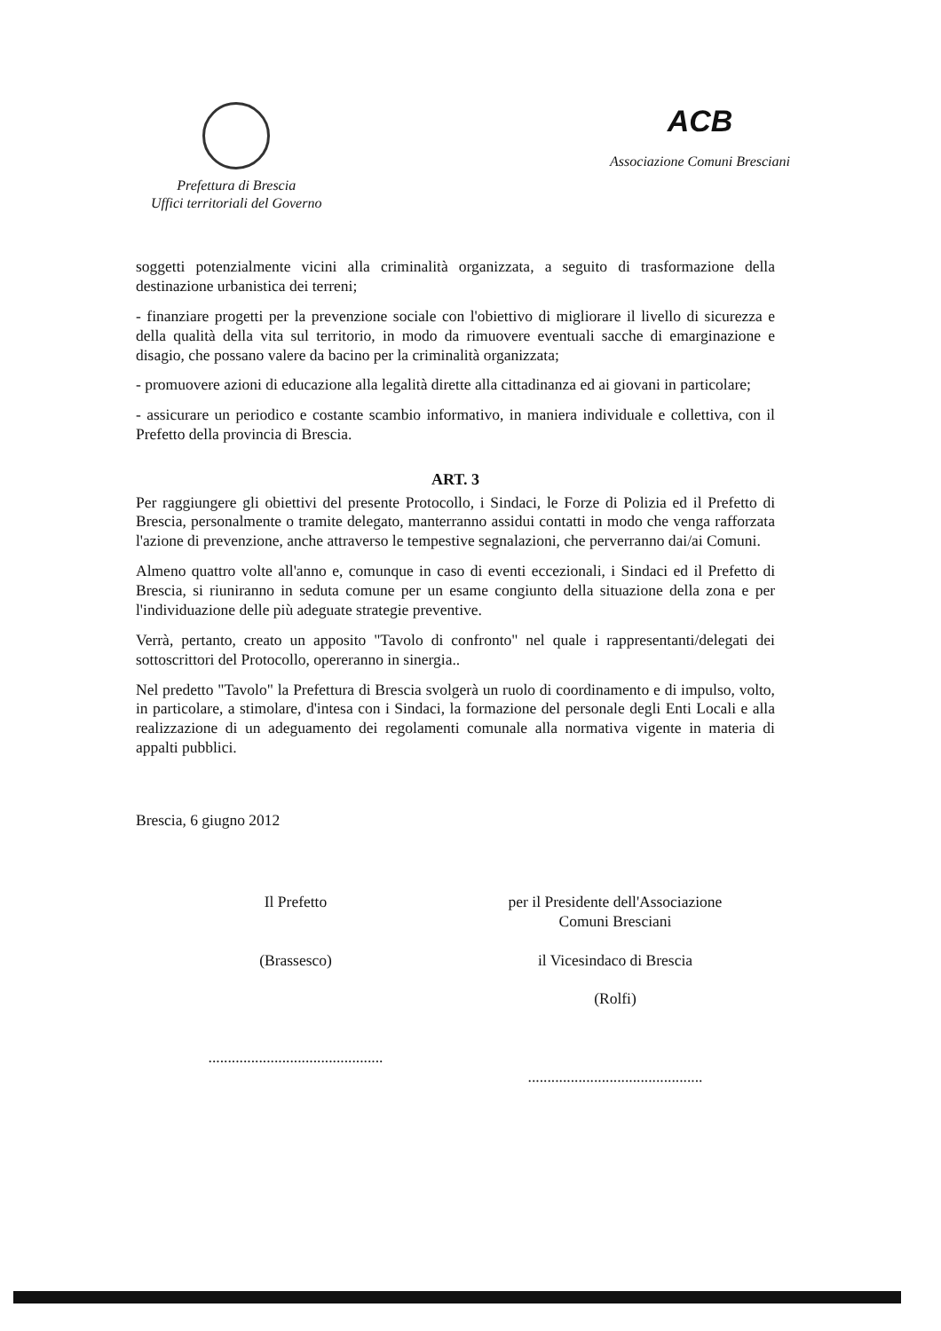Prefettura di Brescia
Uffici territoriali del Governo
ACB
Associazione Comuni Bresciani
soggetti potenzialmente vicini alla criminalità organizzata, a seguito di trasformazione della destinazione urbanistica dei terreni;
- finanziare progetti per la prevenzione sociale con l'obiettivo di migliorare il livello di sicurezza e della qualità della vita sul territorio, in modo da rimuovere eventuali sacche di emarginazione e disagio, che possano valere da bacino per la criminalità organizzata;
- promuovere azioni di educazione alla legalità dirette alla cittadinanza ed ai giovani in particolare;
- assicurare un periodico e costante scambio informativo, in maniera individuale e collettiva, con il Prefetto della provincia di Brescia.
ART. 3
Per raggiungere gli obiettivi del presente Protocollo, i Sindaci, le Forze di Polizia ed il Prefetto di Brescia, personalmente o tramite delegato, manterranno assidui contatti in modo che venga rafforzata l'azione di prevenzione, anche attraverso le tempestive segnalazioni, che perverranno dai/ai Comuni.
Almeno quattro volte all'anno e, comunque in caso di eventi eccezionali, i Sindaci ed il Prefetto di Brescia, si riuniranno in seduta comune per un esame congiunto della situazione della zona e per l'individuazione delle più adeguate strategie preventive.
Verrà, pertanto, creato un apposito "Tavolo di confronto" nel quale i rappresentanti/delegati dei sottoscrittori del Protocollo, opereranno in sinergia..
Nel predetto "Tavolo" la Prefettura di Brescia svolgerà un ruolo di coordinamento e di impulso, volto, in particolare, a stimolare, d'intesa con i Sindaci, la formazione del personale degli Enti Locali e alla realizzazione di un adeguamento dei regolamenti comunale alla normativa vigente in materia di appalti pubblici.
Brescia, 6 giugno 2012
Il Prefetto
(Brassesco)
.............................................
per il Presidente dell'Associazione
Comuni Bresciani
il Vicesindaco di Brescia
(Rolfi)
.............................................